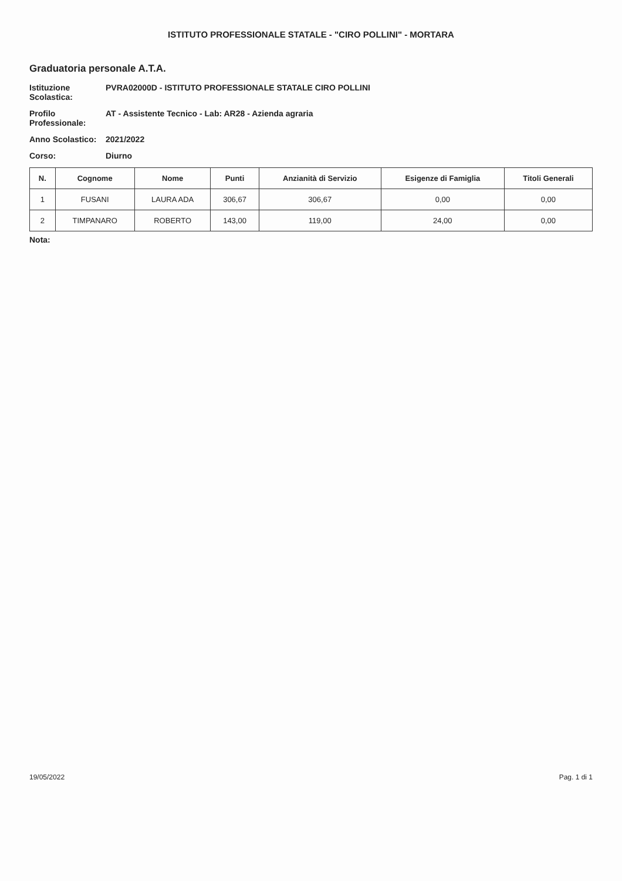ISTITUTO PROFESSIONALE STATALE - "CIRO POLLINI" - MORTARA
Graduatoria personale A.T.A.
Istituzione Scolastica: PVRA02000D - ISTITUTO PROFESSIONALE STATALE CIRO POLLINI
Profilo Professionale: AT - Assistente Tecnico - Lab: AR28 - Azienda agraria
Anno Scolastico: 2021/2022
Corso: Diurno
| N. | Cognome | Nome | Punti | Anzianità di Servizio | Esigenze di Famiglia | Titoli Generali |
| --- | --- | --- | --- | --- | --- | --- |
| 1 | FUSANI | LAURA ADA | 306,67 | 306,67 | 0,00 | 0,00 |
| 2 | TIMPANARO | ROBERTO | 143,00 | 119,00 | 24,00 | 0,00 |
Nota:
19/05/2022 Pag. 1 di 1